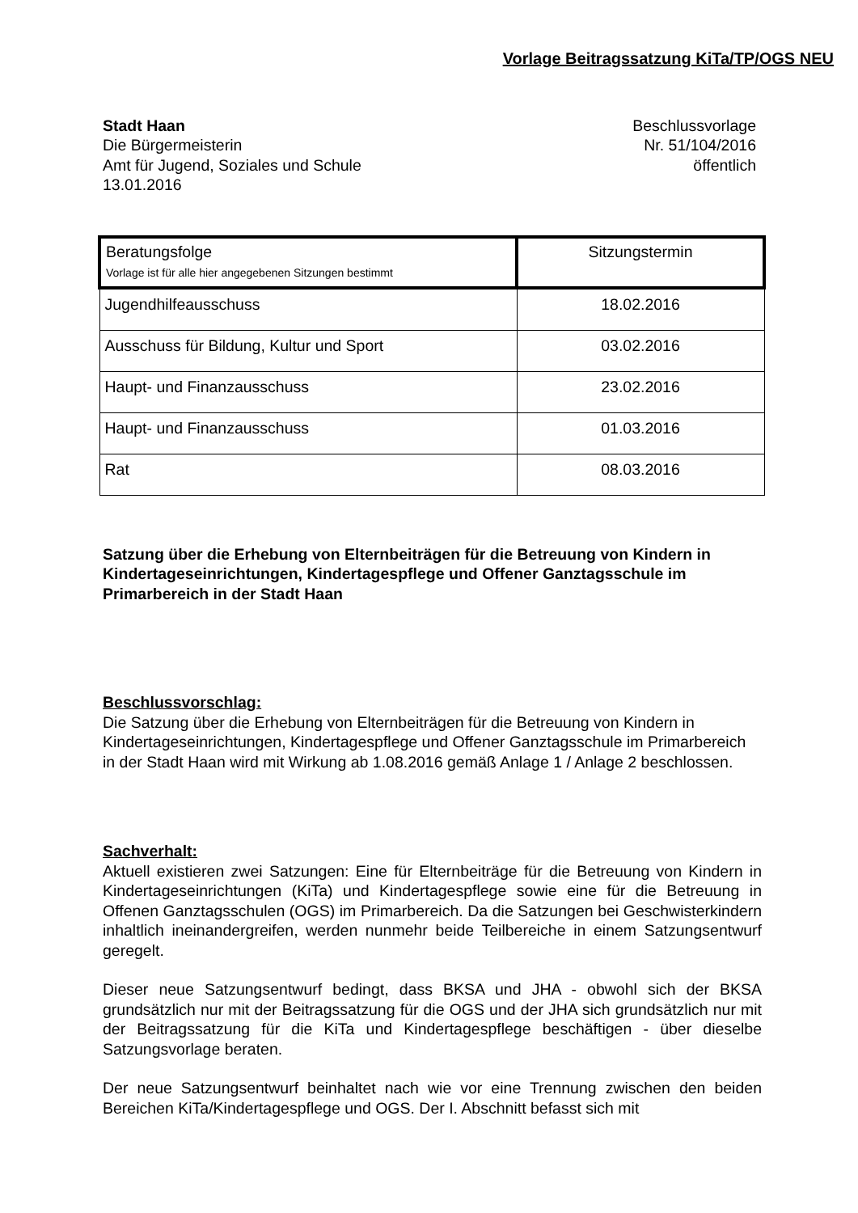Vorlage Beitragssatzung KiTa/TP/OGS NEU
Stadt Haan
Die Bürgermeisterin
Amt für Jugend, Soziales und Schule
13.01.2016
Beschlussvorlage
Nr. 51/104/2016
öffentlich
| Beratungsfolge Vorlage ist für alle hier angegebenen Sitzungen bestimmt | Sitzungstermin |
| --- | --- |
| Jugendhilfeausschuss | 18.02.2016 |
| Ausschuss für Bildung, Kultur und Sport | 03.02.2016 |
| Haupt- und Finanzausschuss | 23.02.2016 |
| Haupt- und Finanzausschuss | 01.03.2016 |
| Rat | 08.03.2016 |
Satzung über die Erhebung von Elternbeiträgen für die Betreuung von Kindern in Kindertageseinrichtungen, Kindertagespflege und Offener Ganztagsschule im Primarbereich in der Stadt Haan
Beschlussvorschlag:
Die Satzung über die Erhebung von Elternbeiträgen für die Betreuung von Kindern in Kindertageseinrichtungen, Kindertagespflege und Offener Ganztagsschule im Primarbereich in der Stadt Haan wird mit Wirkung ab 1.08.2016 gemäß Anlage 1 / Anlage 2 beschlossen.
Sachverhalt:
Aktuell existieren zwei Satzungen: Eine für Elternbeiträge für die Betreuung von Kindern in Kindertageseinrichtungen (KiTa) und Kindertagespflege sowie eine für die Betreuung in Offenen Ganztagsschulen (OGS) im Primarbereich. Da die Satzungen bei Geschwisterkindern inhaltlich ineinandergreifen, werden nunmehr beide Teilbereiche in einem Satzungsentwurf geregelt.
Dieser neue Satzungsentwurf bedingt, dass BKSA und JHA - obwohl sich der BKSA grundsätzlich nur mit der Beitragssatzung für die OGS und der JHA sich grundsätzlich nur mit der Beitragssatzung für die KiTa und Kindertagespflege beschäftigen - über dieselbe Satzungsvorlage beraten.
Der neue Satzungsentwurf beinhaltet nach wie vor eine Trennung zwischen den beiden Bereichen KiTa/Kindertagespflege und OGS. Der I. Abschnitt befasst sich mit